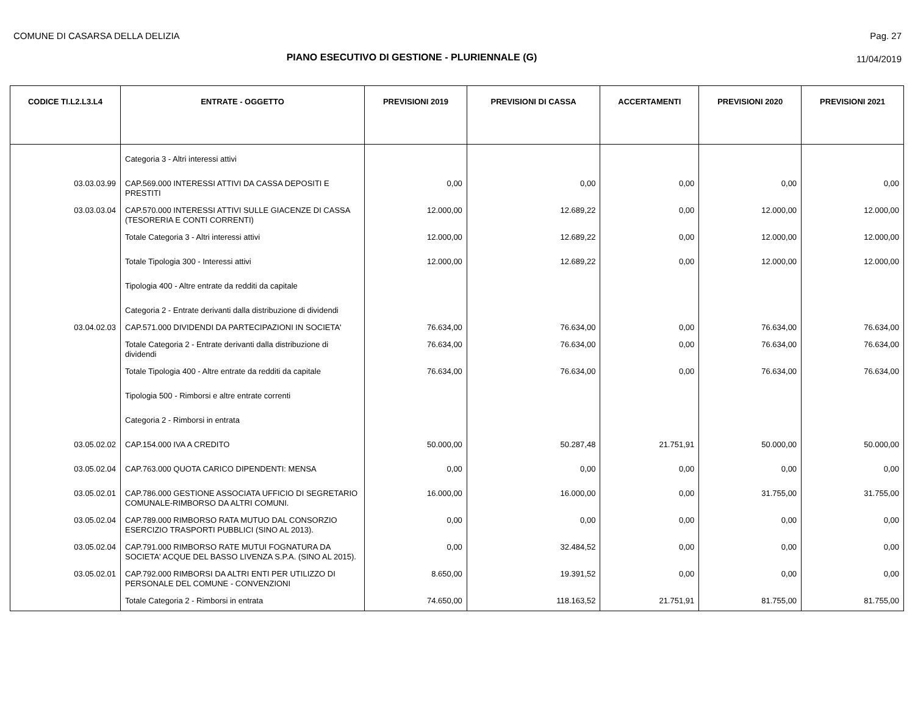COMUNE DI CASARSA DELLA DELIZIA
Pag. 27
PIANO ESECUTIVO DI GESTIONE - PLURIENNALE (G) 11/04/2019
| CODICE TI.L2.L3.L4 | ENTRATE - OGGETTO | PREVISIONI 2019 | PREVISIONI DI CASSA | ACCERTAMENTI | PREVISIONI 2020 | PREVISIONI 2021 |
| --- | --- | --- | --- | --- | --- | --- |
| | Categoria 3 - Altri interessi attivi | | | | | |
| 03.03.03.99 | CAP.569.000 INTERESSI ATTIVI DA CASSA DEPOSITI E PRESTITI | 0,00 | 0,00 | 0,00 | 0,00 | 0,00 |
| 03.03.03.04 | CAP.570.000 INTERESSI ATTIVI SULLE GIACENZE DI CASSA (TESORERIA E CONTI CORRENTI) | 12.000,00 | 12.689,22 | 0,00 | 12.000,00 | 12.000,00 |
| | Totale Categoria 3 - Altri interessi attivi | 12.000,00 | 12.689,22 | 0,00 | 12.000,00 | 12.000,00 |
| | Totale Tipologia 300 - Interessi attivi | 12.000,00 | 12.689,22 | 0,00 | 12.000,00 | 12.000,00 |
| | Tipologia 400 - Altre entrate da redditi da capitale | | | | | |
| | Categoria 2 - Entrate derivanti dalla distribuzione di dividendi | | | | | |
| 03.04.02.03 | CAP.571.000 DIVIDENDI DA PARTECIPAZIONI IN SOCIETA' | 76.634,00 | 76.634,00 | 0,00 | 76.634,00 | 76.634,00 |
| | Totale Categoria 2 - Entrate derivanti dalla distribuzione di dividendi | 76.634,00 | 76.634,00 | 0,00 | 76.634,00 | 76.634,00 |
| | Totale Tipologia 400 - Altre entrate da redditi da capitale | 76.634,00 | 76.634,00 | 0,00 | 76.634,00 | 76.634,00 |
| | Tipologia 500 - Rimborsi e altre entrate correnti | | | | | |
| | Categoria 2 - Rimborsi in entrata | | | | | |
| 03.05.02.02 | CAP.154.000 IVA A CREDITO | 50.000,00 | 50.287,48 | 21.751,91 | 50.000,00 | 50.000,00 |
| 03.05.02.04 | CAP.763.000 QUOTA CARICO DIPENDENTI: MENSA | 0,00 | 0,00 | 0,00 | 0,00 | 0,00 |
| 03.05.02.01 | CAP.786.000 GESTIONE ASSOCIATA UFFICIO DI SEGRETARIO COMUNALE-RIMBORSO DA ALTRI COMUNI. | 16.000,00 | 16.000,00 | 0,00 | 31.755,00 | 31.755,00 |
| 03.05.02.04 | CAP.789.000 RIMBORSO RATA MUTUO DAL CONSORZIO ESERCIZIO TRASPORTI PUBBLICI (SINO AL 2013). | 0,00 | 0,00 | 0,00 | 0,00 | 0,00 |
| 03.05.02.04 | CAP.791.000 RIMBORSO RATE MUTUI FOGNATURA DA SOCIETA' ACQUE DEL BASSO LIVENZA S.P.A. (SINO AL 2015). | 0,00 | 32.484,52 | 0,00 | 0,00 | 0,00 |
| 03.05.02.01 | CAP.792.000 RIMBORSI DA ALTRI ENTI PER UTILIZZO DI PERSONALE DEL COMUNE - CONVENZIONI | 8.650,00 | 19.391,52 | 0,00 | 0,00 | 0,00 |
| | Totale Categoria 2 - Rimborsi in entrata | 74.650,00 | 118.163,52 | 21.751,91 | 81.755,00 | 81.755,00 |